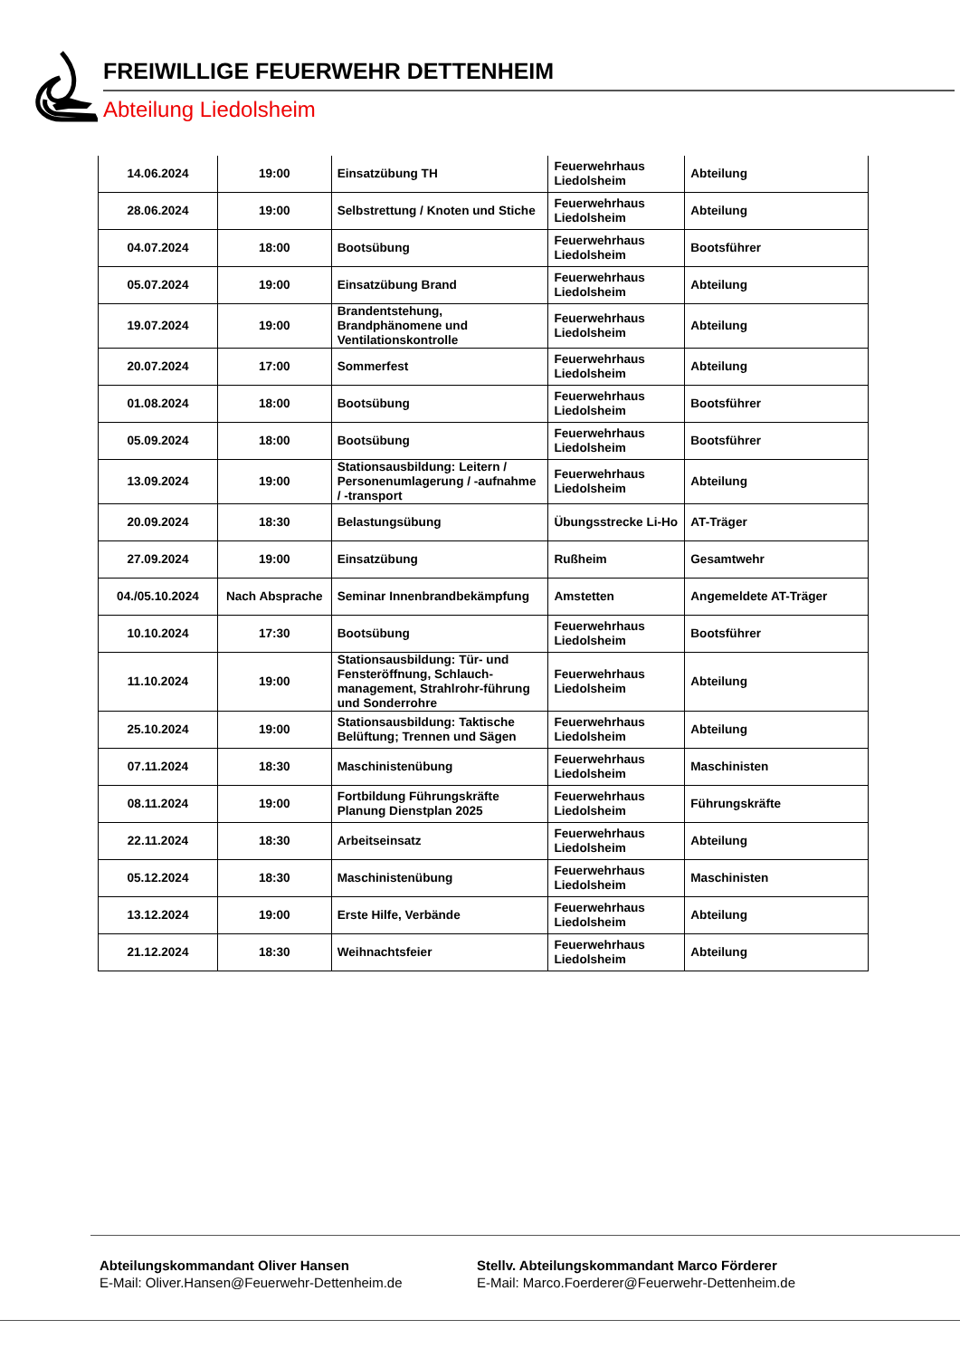FREIWILLIGE FEUERWEHR DETTENHEIM
Abteilung Liedolsheim
| 14.06.2024 | 19:00 | Einsatzübung TH | Feuerwehrhaus Liedolsheim | Abteilung |
| 28.06.2024 | 19:00 | Selbstrettung / Knoten und Stiche | Feuerwehrhaus Liedolsheim | Abteilung |
| 04.07.2024 | 18:00 | Bootsübung | Feuerwehrhaus Liedolsheim | Bootsführer |
| 05.07.2024 | 19:00 | Einsatzübung Brand | Feuerwehrhaus Liedolsheim | Abteilung |
| 19.07.2024 | 19:00 | Brandentstehung, Brandphänomene und Ventilationskontrolle | Feuerwehrhaus Liedolsheim | Abteilung |
| 20.07.2024 | 17:00 | Sommerfest | Feuerwehrhaus Liedolsheim | Abteilung |
| 01.08.2024 | 18:00 | Bootsübung | Feuerwehrhaus Liedolsheim | Bootsführer |
| 05.09.2024 | 18:00 | Bootsübung | Feuerwehrhaus Liedolsheim | Bootsführer |
| 13.09.2024 | 19:00 | Stationsausbildung: Leitern / Personenumlagerung / -aufnahme / -transport | Feuerwehrhaus Liedolsheim | Abteilung |
| 20.09.2024 | 18:30 | Belastungsübung | Übungsstrecke Li-Ho | AT-Träger |
| 27.09.2024 | 19:00 | Einsatzübung | Rußheim | Gesamtwehr |
| 04./05.10.2024 | Nach Absprache | Seminar Innenbrandbekämpfung | Amstetten | Angemeldete AT-Träger |
| 10.10.2024 | 17:30 | Bootsübung | Feuerwehrhaus Liedolsheim | Bootsführer |
| 11.10.2024 | 19:00 | Stationsausbildung: Tür- und Fensteröffnung, Schlauch-management, Strahlrohr-führung und Sonderrohre | Feuerwehrhaus Liedolsheim | Abteilung |
| 25.10.2024 | 19:00 | Stationsausbildung: Taktische Belüftung; Trennen und Sägen | Feuerwehrhaus Liedolsheim | Abteilung |
| 07.11.2024 | 18:30 | Maschinistenübung | Feuerwehrhaus Liedolsheim | Maschinisten |
| 08.11.2024 | 19:00 | Fortbildung Führungskräfte Planung Dienstplan 2025 | Feuerwehrhaus Liedolsheim | Führungskräfte |
| 22.11.2024 | 18:30 | Arbeitseinsatz | Feuerwehrhaus Liedolsheim | Abteilung |
| 05.12.2024 | 18:30 | Maschinistenübung | Feuerwehrhaus Liedolsheim | Maschinisten |
| 13.12.2024 | 19:00 | Erste Hilfe, Verbände | Feuerwehrhaus Liedolsheim | Abteilung |
| 21.12.2024 | 18:30 | Weihnachtsfeier | Feuerwehrhaus Liedolsheim | Abteilung |
Abteilungskommandant Oliver Hansen
E-Mail: Oliver.Hansen@Feuerwehr-Dettenheim.de
Stellv. Abteilungskommandant Marco Förderer
E-Mail: Marco.Foerderer@Feuerwehr-Dettenheim.de